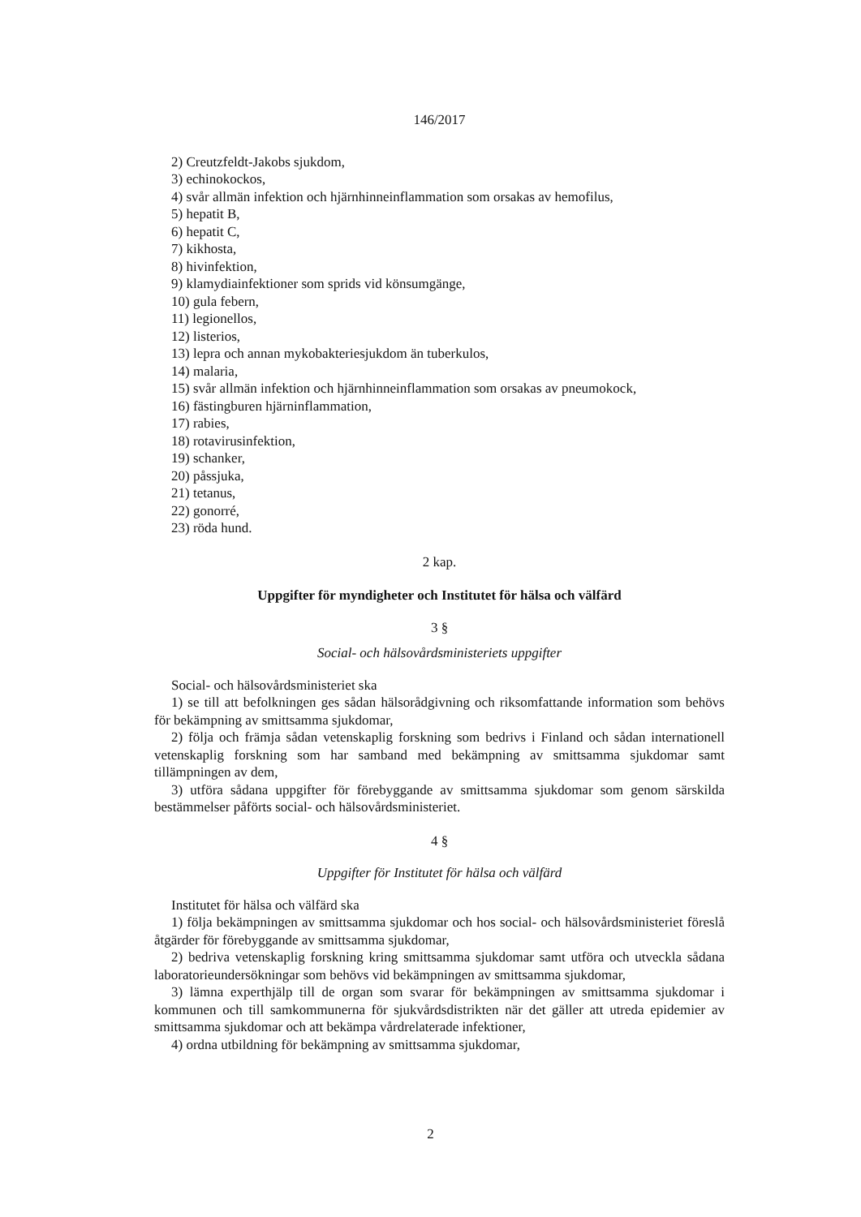146/2017
2) Creutzfeldt-Jakobs sjukdom,
3) echinokockos,
4) svår allmän infektion och hjärnhinneinflammation som orsakas av hemofilus,
5) hepatit B,
6) hepatit C,
7) kikhosta,
8) hivinfektion,
9) klamydiainfektioner som sprids vid könsumgänge,
10) gula febern,
11) legionellos,
12) listerios,
13) lepra och annan mykobakteriesjukdom än tuberkulos,
14) malaria,
15) svår allmän infektion och hjärnhinneinflammation som orsakas av pneumokock,
16) fästingburen hjärninflammation,
17) rabies,
18) rotavirusinfektion,
19) schanker,
20) påssjuka,
21) tetanus,
22) gonorré,
23) röda hund.
2 kap.
Uppgifter för myndigheter och Institutet för hälsa och välfärd
3 §
Social- och hälsovårdsministeriets uppgifter
Social- och hälsovårdsministeriet ska
1) se till att befolkningen ges sådan hälsorådgivning och riksomfattande information som behövs för bekämpning av smittsamma sjukdomar,
2) följa och främja sådan vetenskaplig forskning som bedrivs i Finland och sådan internationell vetenskaplig forskning som har samband med bekämpning av smittsamma sjukdomar samt tillämpningen av dem,
3) utföra sådana uppgifter för förebyggande av smittsamma sjukdomar som genom särskilda bestämmelser påförts social- och hälsovårdsministeriet.
4 §
Uppgifter för Institutet för hälsa och välfärd
Institutet för hälsa och välfärd ska
1) följa bekämpningen av smittsamma sjukdomar och hos social- och hälsovårdsministeriet föreslå åtgärder för förebyggande av smittsamma sjukdomar,
2) bedriva vetenskaplig forskning kring smittsamma sjukdomar samt utföra och utveckla sådana laboratorieundersökningar som behövs vid bekämpningen av smittsamma sjukdomar,
3) lämna experthjälp till de organ som svarar för bekämpningen av smittsamma sjukdomar i kommunen och till samkommunerna för sjukvårdsdistrikten när det gäller att utreda epidemier av smittsamma sjukdomar och att bekämpa vårdrelaterade infektioner,
4) ordna utbildning för bekämpning av smittsamma sjukdomar,
2